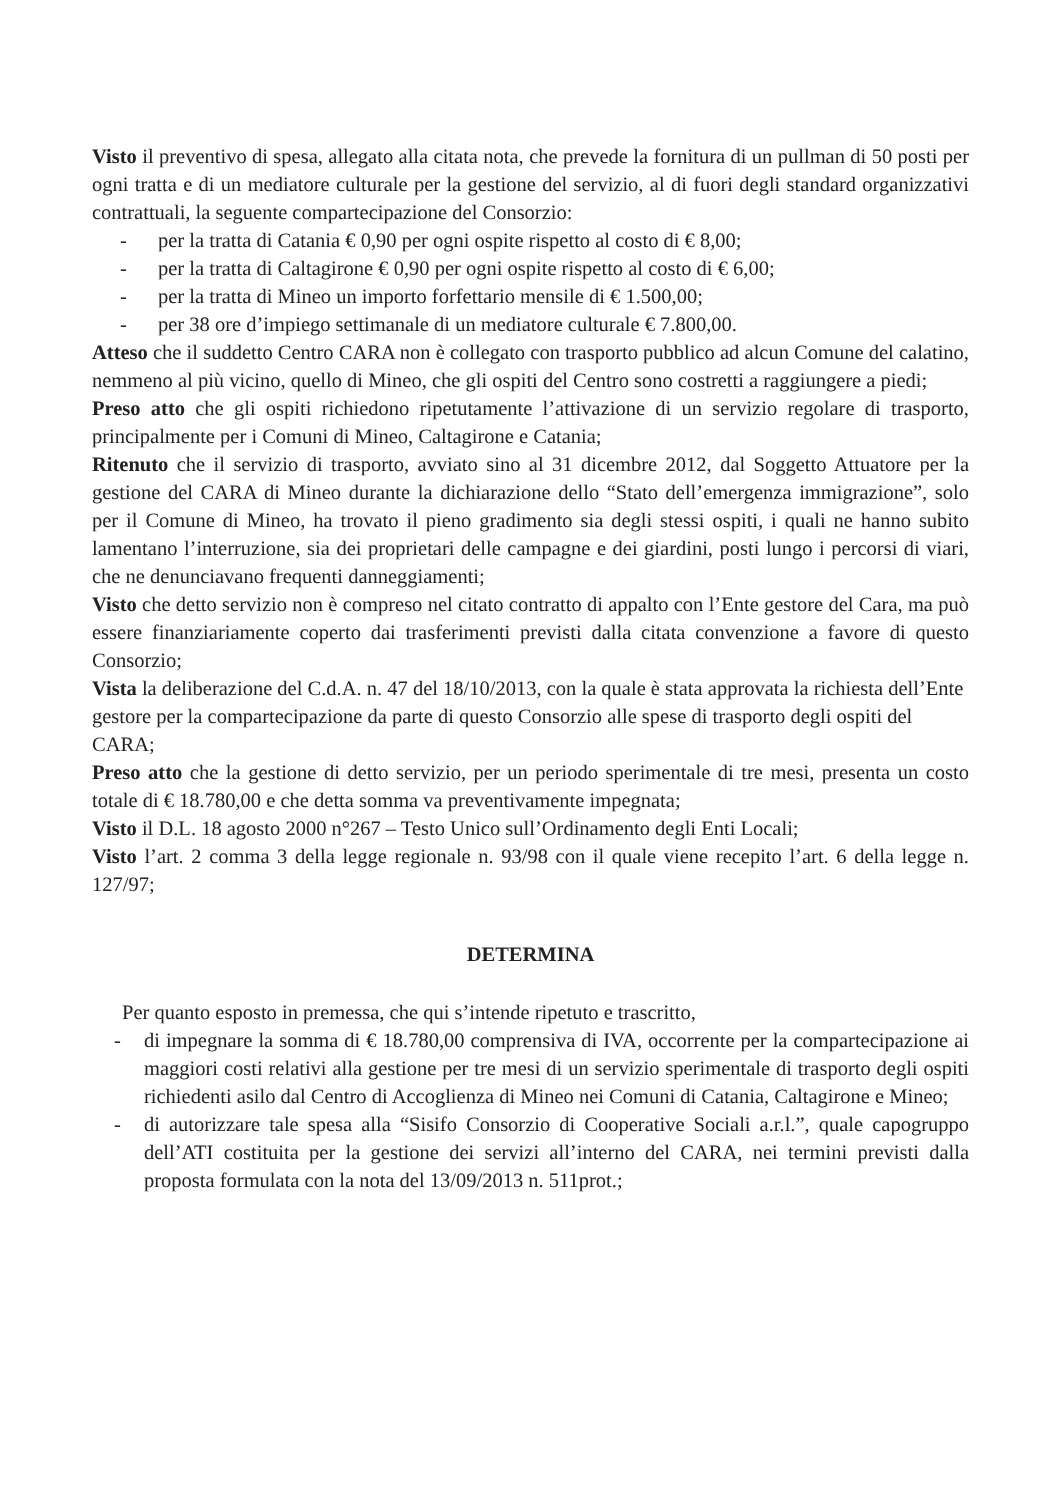Visto il preventivo di spesa, allegato alla citata nota, che prevede la fornitura di un pullman di 50 posti per ogni tratta e di un mediatore culturale per la gestione del servizio, al di fuori degli standard organizzativi contrattuali, la seguente compartecipazione del Consorzio:
- per la tratta di Catania € 0,90 per ogni ospite rispetto al costo di € 8,00;
- per la tratta di Caltagirone € 0,90 per ogni ospite rispetto al costo di € 6,00;
- per la tratta di Mineo un importo forfettario mensile di € 1.500,00;
- per 38 ore d’impiego settimanale di un mediatore culturale € 7.800,00.
Atteso che il suddetto Centro CARA non è collegato con trasporto pubblico ad alcun Comune del calatino, nemmeno al più vicino, quello di Mineo, che gli ospiti del Centro sono costretti a raggiungere a piedi;
Preso atto che gli ospiti richiedono ripetutamente l’attivazione di un servizio regolare di trasporto, principalmente per i Comuni di Mineo, Caltagirone e Catania;
Ritenuto che il servizio di trasporto, avviato sino al 31 dicembre 2012, dal Soggetto Attuatore per la gestione del CARA di Mineo durante la dichiarazione dello “Stato dell’emergenza immigrazione”, solo per il Comune di Mineo, ha trovato il pieno gradimento sia degli stessi ospiti, i quali ne hanno subito lamentano l’interruzione, sia dei proprietari delle campagne e dei giardini, posti lungo i percorsi di viari, che ne denunciavano frequenti danneggiamenti;
Visto che detto servizio non è compreso nel citato contratto di appalto con l’Ente gestore del Cara, ma può essere finanziariamente coperto dai trasferimenti previsti dalla citata convenzione a favore di questo Consorzio;
Vista la deliberazione del C.d.A. n. 47 del 18/10/2013, con la quale è stata approvata la richiesta dell’Ente gestore per la compartecipazione da parte di questo Consorzio alle spese di trasporto degli ospiti del CARA;
Preso atto che la gestione di detto servizio, per un periodo sperimentale di tre mesi, presenta un costo totale di € 18.780,00 e che detta somma va preventivamente impegnata;
Visto il D.L. 18 agosto 2000 n°267 – Testo Unico sull’Ordinamento degli Enti Locali;
Visto l’art. 2 comma 3 della legge regionale n. 93/98 con il quale viene recepito l’art. 6 della legge n. 127/97;
DETERMINA
Per quanto esposto in premessa, che qui s’intende ripetuto e trascritto,
- di impegnare la somma di € 18.780,00 comprensiva di IVA, occorrente per la compartecipazione ai maggiori costi relativi alla gestione per tre mesi di un servizio sperimentale di trasporto degli ospiti richiedenti asilo dal Centro di Accoglienza di Mineo nei Comuni di Catania, Caltagirone e Mineo;
- di autorizzare tale spesa alla “Sisifo Consorzio di Cooperative Sociali a.r.l.”, quale capogruppo dell’ATI costituita per la gestione dei servizi all’interno del CARA, nei termini previsti dalla proposta formulata con la nota del 13/09/2013 n. 511prot.;